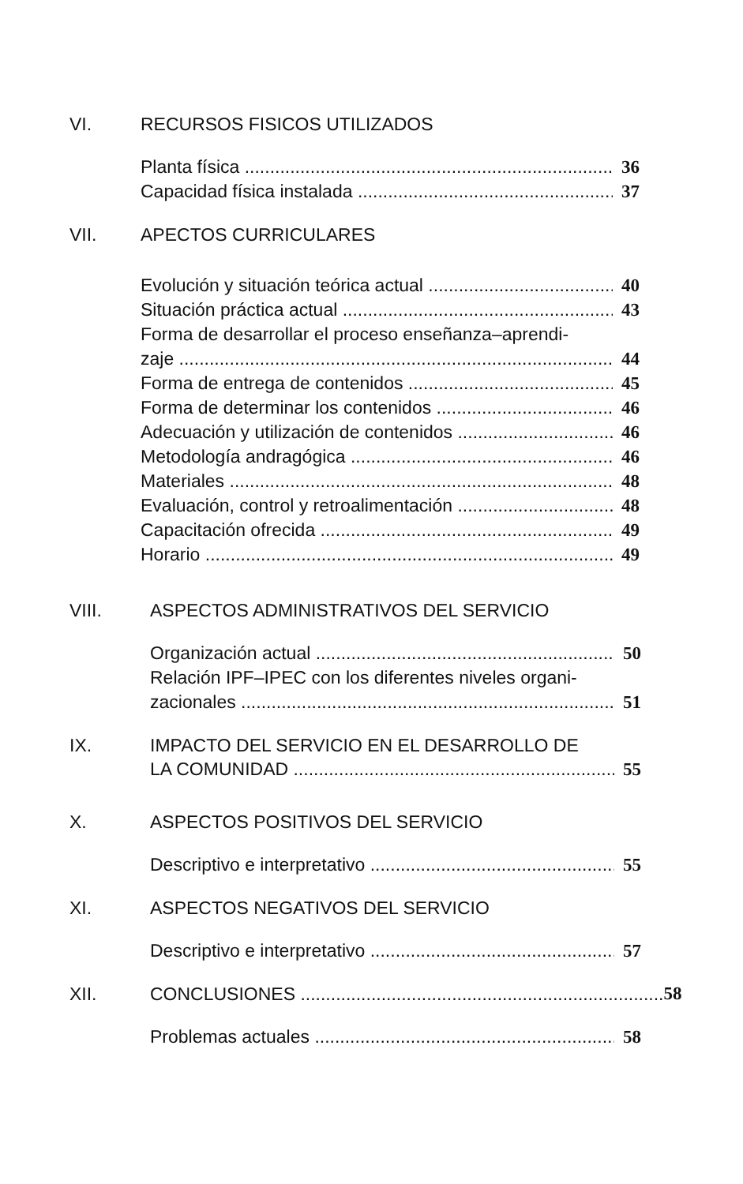VI. RECURSOS FISICOS UTILIZADOS
Planta física 36
Capacidad física instalada 37
VII. APECTOS CURRICULARES
Evolución y situación teórica actual 40
Situación práctica actual 43
Forma de desarrollar el proceso enseñanza–aprendi-
zaje 44
Forma de entrega de contenidos 45
Forma de determinar los contenidos 46
Adecuación y utilización de contenidos 46
Metodología andragógica 46
Materiales 48
Evaluación, control y retroalimentación 48
Capacitación ofrecida 49
Horario 49
VIII. ASPECTOS ADMINISTRATIVOS DEL SERVICIO
Organización actual 50
Relación IPF–IPEC con los diferentes niveles organi-
zacionales 51
IX. IMPACTO DEL SERVICIO EN EL DESARROLLO DE
LA COMUNIDAD 55
X. ASPECTOS POSITIVOS DEL SERVICIO
Descriptivo e interpretativo 55
XI. ASPECTOS NEGATIVOS DEL SERVICIO
Descriptivo e interpretativo 57
XII. CONCLUSIONES ........................................................................ 58
Problemas actuales 58